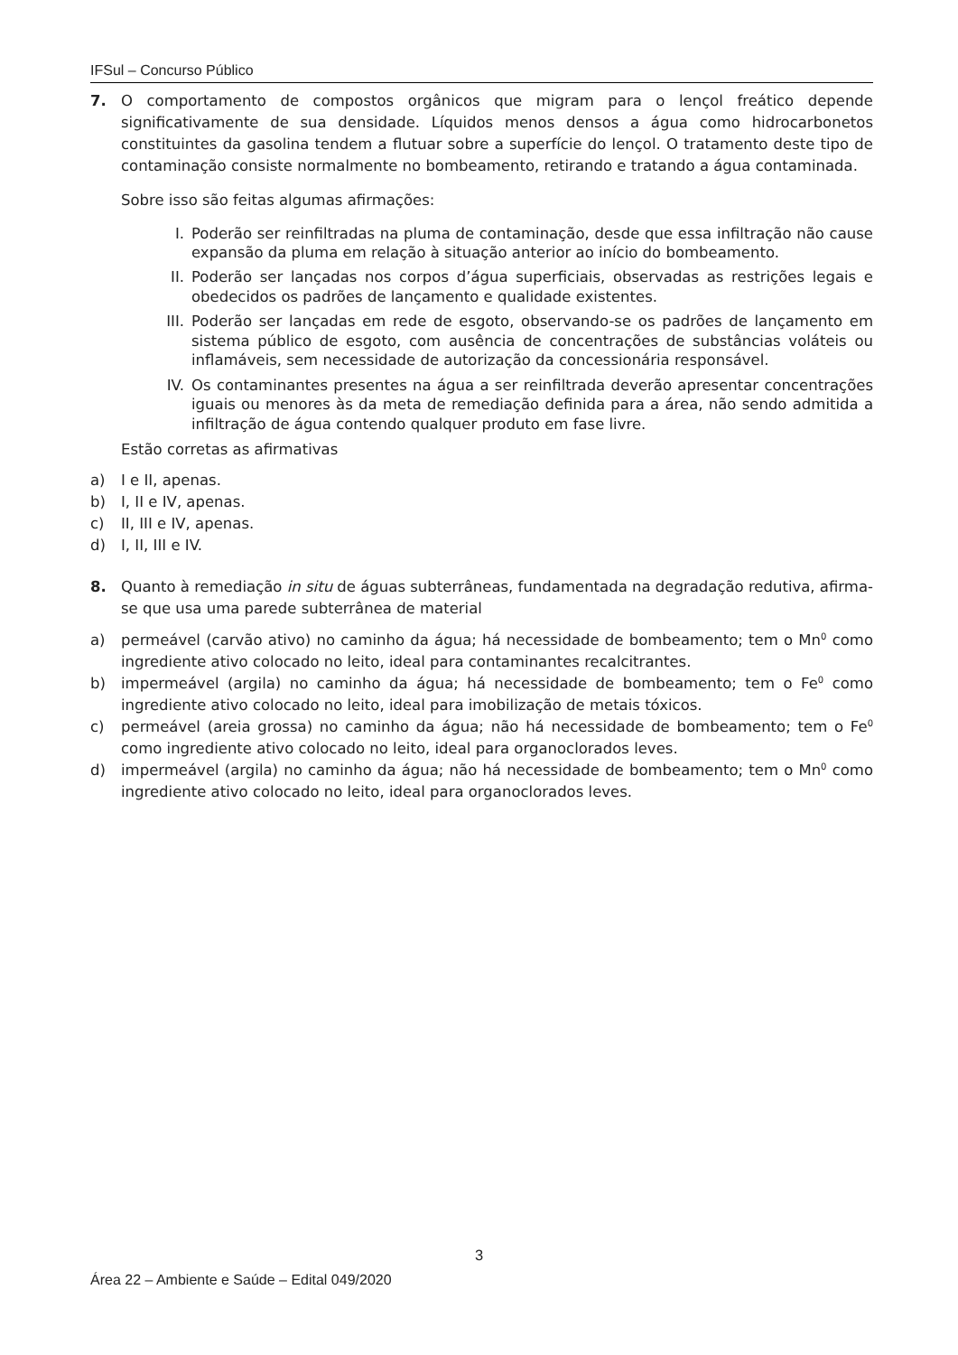IFSul – Concurso Público
7. O comportamento de compostos orgânicos que migram para o lençol freático depende significativamente de sua densidade. Líquidos menos densos a água como hidrocarbonetos constituintes da gasolina tendem a flutuar sobre a superfície do lençol. O tratamento deste tipo de contaminação consiste normalmente no bombeamento, retirando e tratando a água contaminada.
Sobre isso são feitas algumas afirmações:
I. Poderão ser reinfiltradas na pluma de contaminação, desde que essa infiltração não cause expansão da pluma em relação à situação anterior ao início do bombeamento.
II. Poderão ser lançadas nos corpos d’água superficiais, observadas as restrições legais e obedecidos os padrões de lançamento e qualidade existentes.
III. Poderão ser lançadas em rede de esgoto, observando-se os padrões de lançamento em sistema público de esgoto, com ausência de concentrações de substâncias voláteis ou inflamáveis, sem necessidade de autorização da concessionária responsável.
IV. Os contaminantes presentes na água a ser reinfiltrada deverão apresentar concentrações iguais ou menores às da meta de remediação definida para a área, não sendo admitida a infiltração de água contendo qualquer produto em fase livre.
Estão corretas as afirmativas
a) I e II, apenas.
b) I, II e IV, apenas.
c) II, III e IV, apenas.
d) I, II, III e IV.
8. Quanto à remediação in situ de águas subterrâneas, fundamentada na degradação redutiva, afirma-se que usa uma parede subterrânea de material
a) permeável (carvão ativo) no caminho da água; há necessidade de bombeamento; tem o Mn<sup>0</sup> como ingrediente ativo colocado no leito, ideal para contaminantes recalcitrantes.
b) impermeável (argila) no caminho da água; há necessidade de bombeamento; tem o Fe<sup>0</sup> como ingrediente ativo colocado no leito, ideal para imobilização de metais tóxicos.
c) permeável (areia grossa) no caminho da água; não há necessidade de bombeamento; tem o Fe<sup>0</sup> como ingrediente ativo colocado no leito, ideal para organoclorados leves.
d) impermeável (argila) no caminho da água; não há necessidade de bombeamento; tem o Mn<sup>0</sup> como ingrediente ativo colocado no leito, ideal para organoclorados leves.
3
Área 22 – Ambiente e Saúde – Edital 049/2020